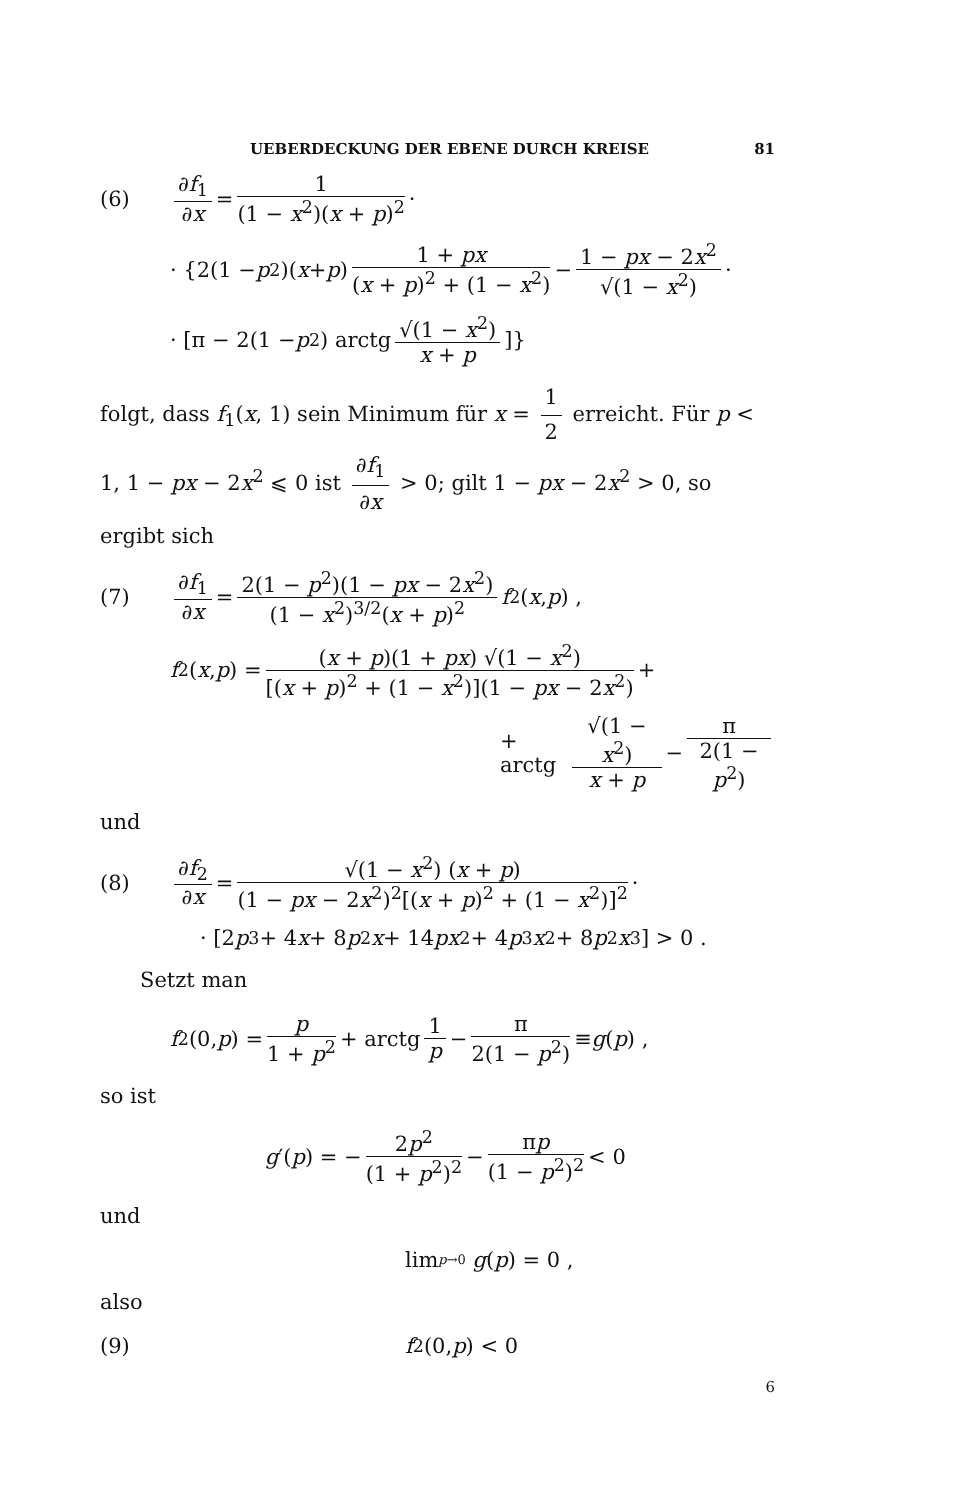UEBERDECKUNG DER EBENE DURCH KREISE 81
(6) ∂f<sub>1</sub> ∂x = 1 (1 − x<sup>2</sup>)(x + p)<sup>2</sup> ·
· {2(1 − p<sup>2</sup>)(x + p) 1 + px (x + p)<sup>2</sup> + (1 − x<sup>2</sup>) − 1 − px − 2x<sup>2</sup> √(1 − x<sup>2</sup>) ·
· [π − 2(1 − p<sup>2</sup>) arctg √(1 − x<sup>2</sup>) x + p]}
folgt, dass f<sub>1</sub>(x, 1) sein Minimum für x = 1 2 erreicht. Für p < 1, 1 − px − 2x<sup>2</sup> ⩽ 0 ist ∂f<sub>1</sub> ∂x > 0; gilt 1 − px − 2x<sup>2</sup> > 0, so ergibt sich
(7) ∂f<sub>1</sub> ∂x = 2(1 − p<sup>2</sup>)(1 − px − 2x<sup>2</sup>) (1 − x<sup>2</sup>)<sup>3/2</sup>(x + p)<sup>2</sup> f<sub>2</sub>(x, p) ,
f<sub>2</sub>(x, p) = (x + p)(1 + px) √(1 − x<sup>2</sup>) [(x + p)<sup>2</sup> + (1 − x<sup>2</sup>)](1 − px − 2x<sup>2</sup>) +
+ arctg √(1 − x<sup>2</sup>) x + p − π 2(1 − p<sup>2</sup>)
und
(8) ∂f<sub>2</sub> ∂x = √(1 − x<sup>2</sup>) (x + p) (1 − px − 2x<sup>2</sup>)<sup>2</sup>[(x + p)<sup>2</sup> + (1 − x<sup>2</sup>)]<sup>2</sup> ·
· [2 p<sup>3</sup> + 4 x + 8 p<sup>2</sup> x + 14 px<sup>2</sup> + 4 p<sup>3</sup> x<sup>2</sup> + 8 p<sup>2</sup> x<sup>3</sup>] > 0 .
Setzt man
f<sub>2</sub>(0, p) = p 1 + p<sup>2</sup> + arctg 1 p − π 2(1 − p<sup>2</sup>) ≡ g (p) ,
so ist
g ′(p) = − 2p<sup>2</sup> (1 + p<sup>2</sup>)<sup>2</sup> − πp (1 − p<sup>2</sup>)<sup>2</sup> < 0
und
lim<sub>p→0</sub> g (p) = 0 ,
also
(9) f<sub>2</sub>(0, p) < 0
6